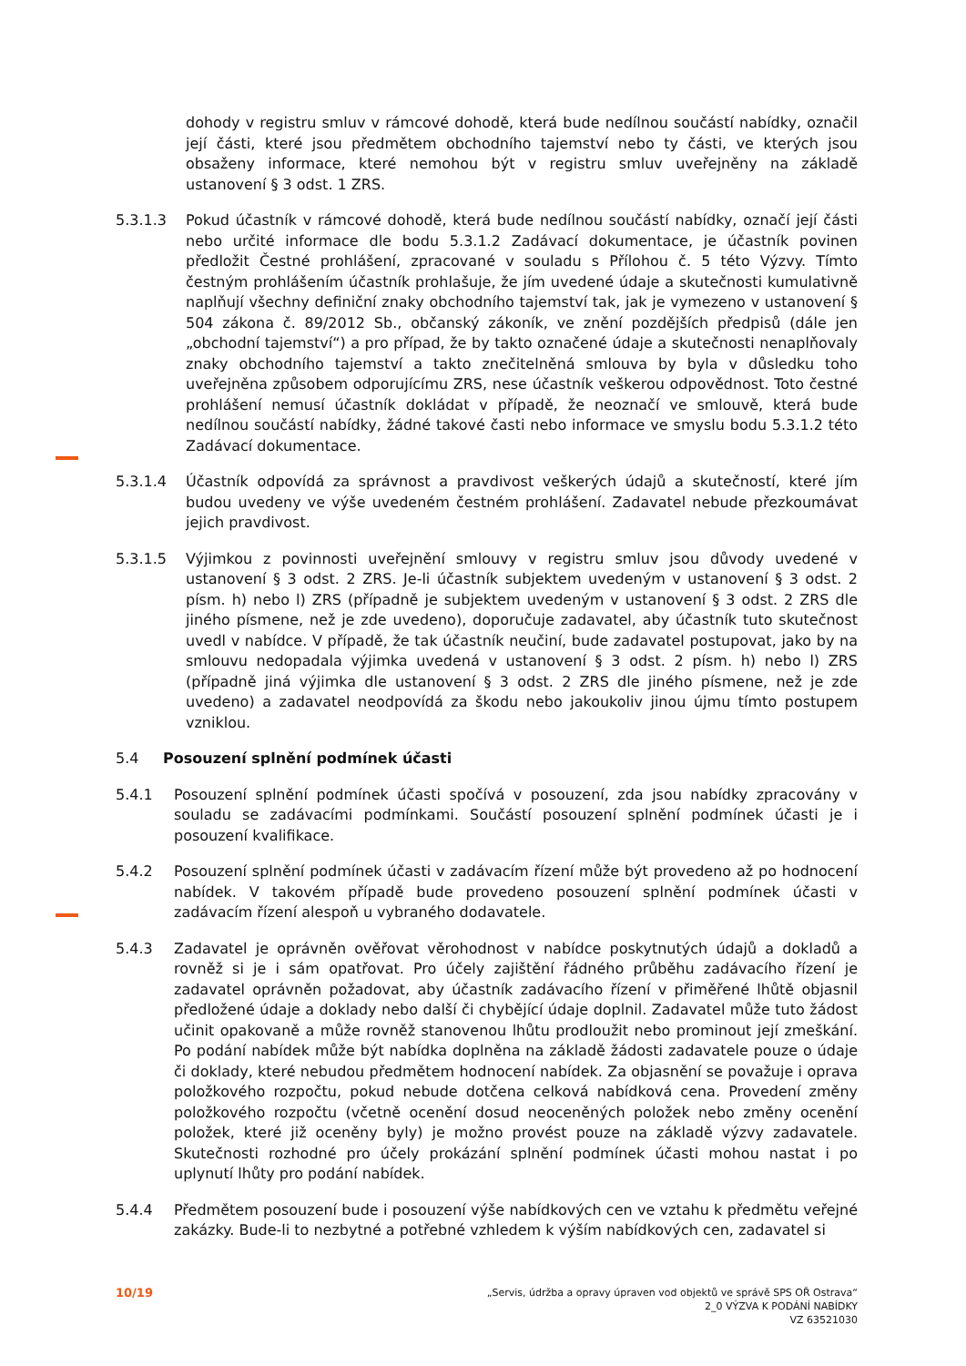dohody v registru smluv v rámcové dohodě, která bude nedílnou součástí nabídky, označil její části, které jsou předmětem obchodního tajemství nebo ty části, ve kterých jsou obsaženy informace, které nemohou být v registru smluv uveřejněny na základě ustanovení § 3 odst. 1 ZRS.
5.3.1.3 Pokud účastník v rámcové dohodě, která bude nedílnou součástí nabídky, označí její části nebo určité informace dle bodu 5.3.1.2 Zadávací dokumentace, je účastník povinen předložit Čestné prohlášení, zpracované v souladu s Přílohou č. 5 této Výzvy. Tímto čestným prohlášením účastník prohlašuje, že jím uvedené údaje a skutečnosti kumulativně naplňují všechny definiční znaky obchodního tajemství tak, jak je vymezeno v ustanovení § 504 zákona č. 89/2012 Sb., občanský zákoník, ve znění pozdějších předpisů (dále jen „obchodní tajemství“) a pro případ, že by takto označené údaje a skutečnosti nenaplňovaly znaky obchodního tajemství a takto znečitelněná smlouva by byla v důsledku toho uveřejněna způsobem odporujícímu ZRS, nese účastník veškerou odpovědnost. Toto čestné prohlášení nemusí účastník dokládat v případě, že neoznačí ve smlouvě, která bude nedílnou součástí nabídky, žádné takové časti nebo informace ve smyslu bodu 5.3.1.2 této Zadávací dokumentace.
5.3.1.4 Účastník odpovídá za správnost a pravdivost veškerých údajů a skutečností, které jím budou uvedeny ve výše uvedeném čestném prohlášení. Zadavatel nebude přezkoumávat jejich pravdivost.
5.3.1.5 Výjimkou z povinnosti uveřejnění smlouvy v registru smluv jsou důvody uvedené v ustanovení § 3 odst. 2 ZRS. Je-li účastník subjektem uvedeným v ustanovení § 3 odst. 2 písm. h) nebo l) ZRS (případně je subjektem uvedeným v ustanovení § 3 odst. 2 ZRS dle jiného písmene, než je zde uvedeno), doporučuje zadavatel, aby účastník tuto skutečnost uvedl v nabídce. V případě, že tak účastník neučiní, bude zadavatel postupovat, jako by na smlouvu nedopadala výjimka uvedená v ustanovení § 3 odst. 2 písm. h) nebo l) ZRS (případně jiná výjimka dle ustanovení § 3 odst. 2 ZRS dle jiného písmene, než je zde uvedeno) a zadavatel neodpovídá za škodu nebo jakoukoliv jinou újmu tímto postupem vzniklou.
5.4 Posouzení splnění podmínek účasti
5.4.1 Posouzení splnění podmínek účasti spočívá v posouzení, zda jsou nabídky zpracovány v souladu se zadávacími podmínkami. Součástí posouzení splnění podmínek účasti je i posouzení kvalifikace.
5.4.2 Posouzení splnění podmínek účasti v zadávacím řízení může být provedeno až po hodnocení nabídek. V takovém případě bude provedeno posouzení splnění podmínek účasti v zadávacím řízení alespoň u vybraného dodavatele.
5.4.3 Zadavatel je oprávněn ověřovat věrohodnost v nabídce poskytnutých údajů a dokladů a rovněž si je i sám opatřovat. Pro účely zajištění řádného průběhu zadávacího řízení je zadavatel oprávněn požadovat, aby účastník zadávacího řízení v přiměřené lhůtě objasnil předložené údaje a doklady nebo další či chybějící údaje doplnil. Zadavatel může tuto žádost učinit opakovaně a může rovněž stanovenou lhůtu prodloužit nebo prominout její zmeškání. Po podání nabídek může být nabídka doplněna na základě žádosti zadavatele pouze o údaje či doklady, které nebudou předmětem hodnocení nabídek. Za objasnění se považuje i oprava položkového rozpočtu, pokud nebude dotčena celková nabídková cena. Provedení změny položkového rozpočtu (včetně ocenění dosud neoceněných položek nebo změny ocenění položek, které již oceněny byly) je možno provést pouze na základě výzvy zadavatele. Skutečnosti rozhodné pro účely prokázání splnění podmínek účasti mohou nastat i po uplynutí lhůty pro podání nabídek.
5.4.4 Předmětem posouzení bude i posouzení výše nabídkových cen ve vztahu k předmětu veřejné zakázky. Bude-li to nezbytné a potřebné vzhledem k výším nabídkových cen, zadavatel si
10/19
„Servis, údržba a opravy úpraven vod objektů ve správě SPS OŘ Ostrava“
2_0 VÝZVA K PODÁNÍ NABÍDKY
VZ 63521030